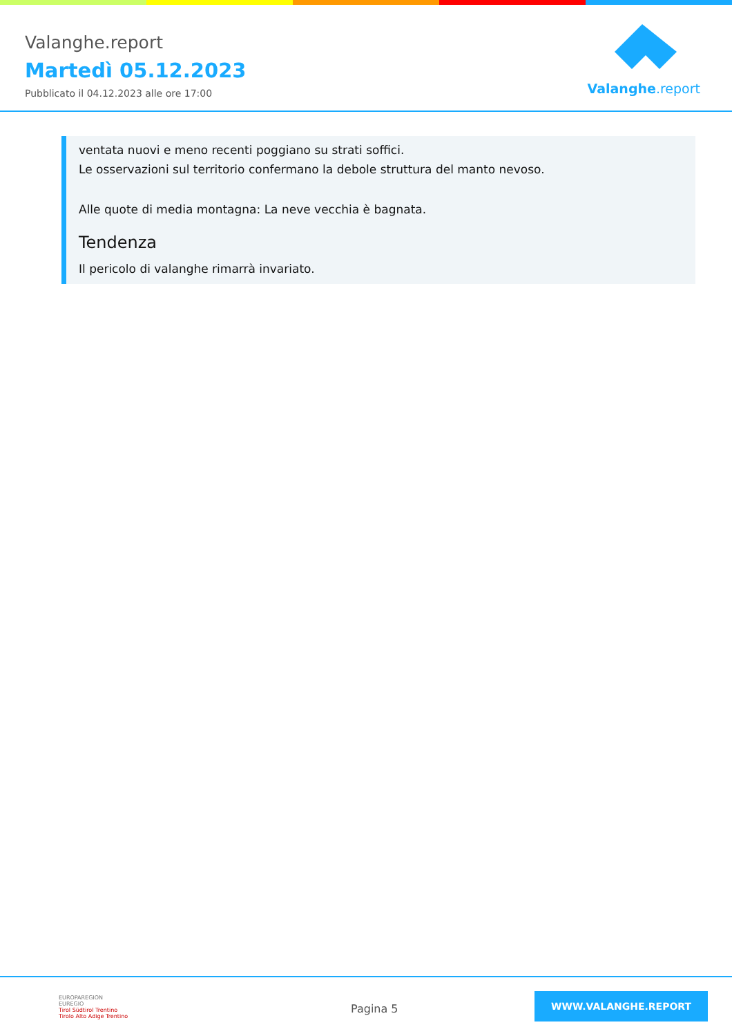Valanghe.report
Martedì 05.12.2023
Pubblicato il 04.12.2023 alle ore 17:00
Valanghe.report
ventata nuovi e meno recenti poggiano su strati soffici.
Le osservazioni sul territorio confermano la debole struttura del manto nevoso.
Alle quote di media montagna: La neve vecchia è bagnata.
Tendenza
Il pericolo di valanghe rimarrà invariato.
EUROPAREGION
EUREGIO
Tirol Südtirol Trentino
Tirolo Alto Adige Trentino
Pagina 5
WWW.VALANGHE.REPORT